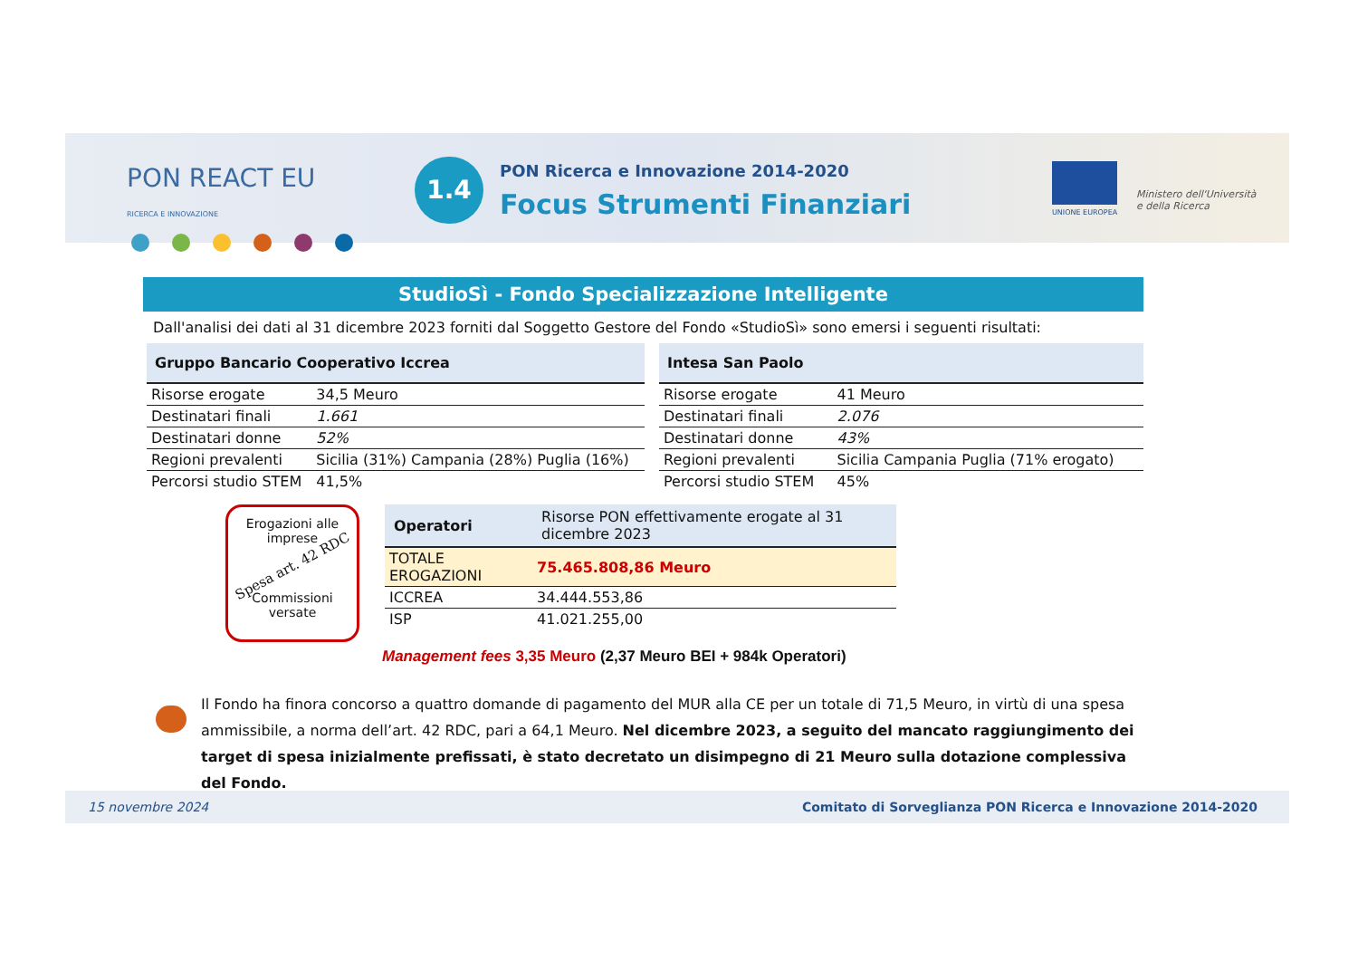PON REACT EU
RICERCA E INNOVAZIONE
1.4
PON Ricerca e Innovazione 2014-2020
Focus Strumenti Finanziari UNIONE EUROPEA
Ministero dell'Università
e della Ricerca
StudioSì - Fondo Specializzazione Intelligente
Dall'analisi dei dati al 31 dicembre 2023 forniti dal Soggetto Gestore del Fondo «StudioSì» sono emersi i seguenti risultati:
| Gruppo Bancario Cooperativo Iccrea | |
| --- | --- |
| Risorse erogate | 34,5 Meuro |
| Destinatari finali | 1.661 |
| Destinatari donne | 52% |
| Regioni prevalenti | Sicilia (31%) Campania (28%) Puglia (16%) |
| Percorsi studio STEM | 41,5% |
| Intesa San Paolo | |
| --- | --- |
| Risorse erogate | 41 Meuro |
| Destinatari finali | 2.076 |
| Destinatari donne | 43% |
| Regioni prevalenti | Sicilia Campania Puglia (71% erogato) |
| Percorsi studio STEM | 45% |
Erogazioni alle imprese
Spesa art. 42 RDC
Commissioni versate
| Operatori | Risorse PON effettivamente erogate al 31 dicembre 2023 |
| --- | --- |
| TOTALE EROGAZIONI | 75.465.808,86 Meuro |
| ICCREA | 34.444.553,86 |
| ISP | 41.021.255,00 |
Management fees 3,35 Meuro (2,37 Meuro BEI + 984k Operatori)
Il Fondo ha finora concorso a quattro domande di pagamento del MUR alla CE per un totale di 71,5 Meuro, in virtù di una spesa ammissibile, a norma dell’art. 42 RDC, pari a 64,1 Meuro. Nel dicembre 2023, a seguito del mancato raggiungimento dei target di spesa inizialmente prefissati, è stato decretato un disimpegno di 21 Meuro sulla dotazione complessiva del Fondo.
15 novembre 2024 Comitato di Sorveglianza PON Ricerca e Innovazione 2014-2020